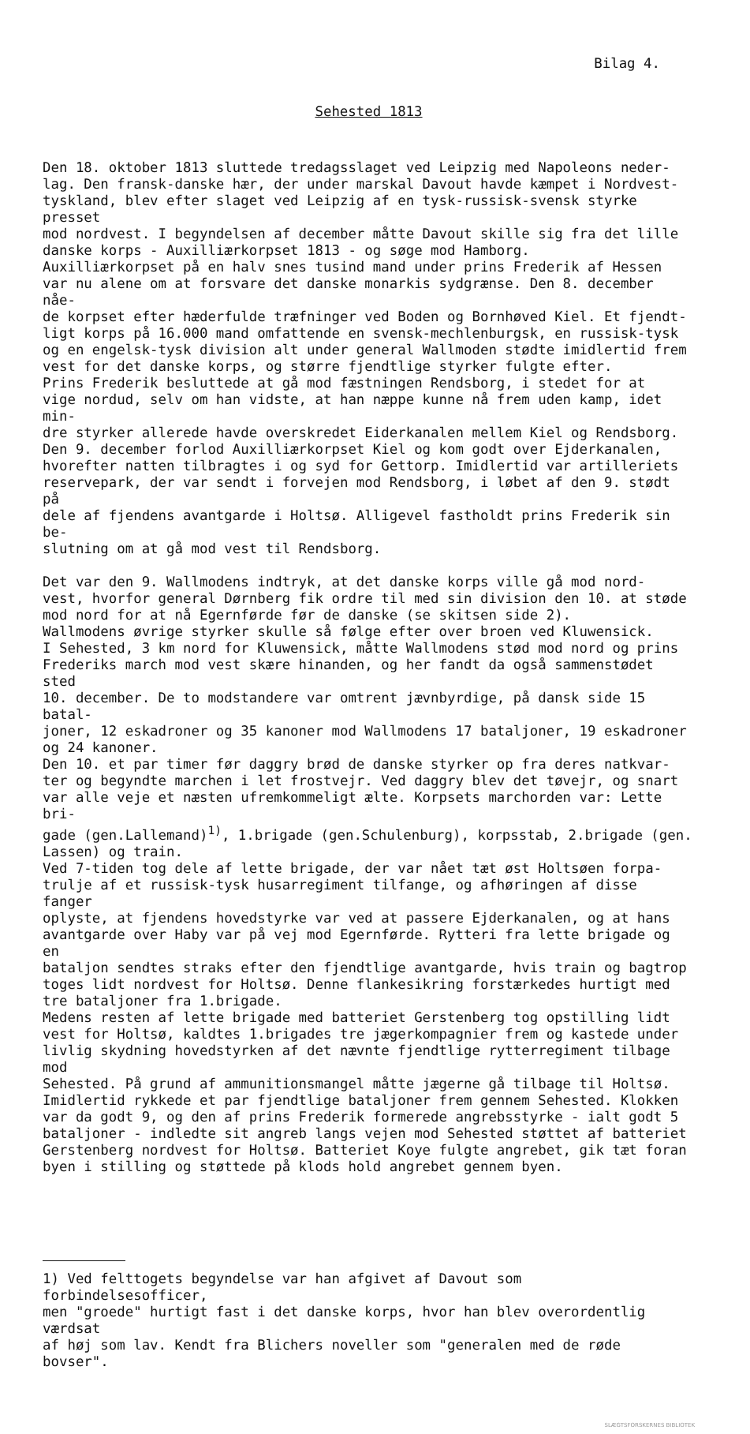Bilag 4.
Sehested 1813
Den 18. oktober 1813 sluttede tredagsslaget ved Leipzig med Napoleons neder- lag. Den fransk-danske hær, der under marskal Davout havde kæmpet i Nordvest- tyskland, blev efter slaget ved Leipzig af en tysk-russisk-svensk styrke presset mod nordvest. I begyndelsen af december måtte Davout skille sig fra det lille danske korps - Auxilliærkorpset 1813 - og søge mod Hamborg. Auxilliærkorpset på en halv snes tusind mand under prins Frederik af Hessen var nu alene om at forsvare det danske monarkis sydgrænse. Den 8. december nåe- de korpset efter hæderfulde træfninger ved Boden og Bornhøved Kiel. Et fjendt- ligt korps på 16.000 mand omfattende en svensk-mechlenburgsk, en russisk-tysk og en engelsk-tysk division alt under general Wallmoden stødte imidlertid frem vest for det danske korps, og større fjendtlige styrker fulgte efter. Prins Frederik besluttede at gå mod fæstningen Rendsborg, i stedet for at vige nordud, selv om han vidste, at han næppe kunne nå frem uden kamp, idet min- dre styrker allerede havde overskredet Eiderkanalen mellem Kiel og Rendsborg. Den 9. december forlod Auxilliærkorpset Kiel og kom godt over Ejderkanalen, hvorefter natten tilbragtes i og syd for Gettorp. Imidlertid var artilleriets reservepark, der var sendt i forvejen mod Rendsborg, i løbet af den 9. stødt på dele af fjendens avantgarde i Holtsø. Alligevel fastholdt prins Frederik sin be- slutning om at gå mod vest til Rendsborg.
Det var den 9. Wallmodens indtryk, at det danske korps ville gå mod nord- vest, hvorfor general Dørnberg fik ordre til med sin division den 10. at støde mod nord for at nå Egernførde før de danske (se skitsen side 2). Wallmodens øvrige styrker skulle så følge efter over broen ved Kluwensick. I Sehested, 3 km nord for Kluwensick, måtte Wallmodens stød mod nord og prins Frederiks march mod vest skære hinanden, og her fandt da også sammenstødet sted 10. december. De to modstandere var omtrent jævnbyrdige, på dansk side 15 batal- joner, 12 eskadroner og 35 kanoner mod Wallmodens 17 bataljoner, 19 eskadroner og 24 kanoner. Den 10. et par timer før daggry brød de danske styrker op fra deres natkvar- ter og begyndte marchen i let frostvejr. Ved daggry blev det tøvejr, og snart var alle veje et næsten ufremkommeligt ælte. Korpsets marchorden var: Lette bri- gade (gen.Lallemand)<sup>1)</sup>, 1.brigade (gen.Schulenburg), korpsstab, 2.brigade (gen. Lassen) og train. Ved 7-tiden tog dele af lette brigade, der var nået tæt øst Holtsøen forpa- trulje af et russisk-tysk husarregiment tilfange, og afhøringen af disse fanger oplyste, at fjendens hovedstyrke var ved at passere Ejderkanalen, og at hans avantgarde over Haby var på vej mod Egernførde. Rytteri fra lette brigade og en bataljon sendtes straks efter den fjendtlige avantgarde, hvis train og bagtrop toges lidt nordvest for Holtsø. Denne flankesikring forstærkedes hurtigt med tre bataljoner fra 1.brigade. Medens resten af lette brigade med batteriet Gerstenberg tog opstilling lidt vest for Holtsø, kaldtes 1.brigades tre jægerkompagnier frem og kastede under livlig skydning hovedstyrken af det nævnte fjendtlige rytterregiment tilbage mod Sehested. På grund af ammunitionsmangel måtte jægerne gå tilbage til Holtsø. Imidlertid rykkede et par fjendtlige bataljoner frem gennem Sehested. Klokken var da godt 9, og den af prins Frederik formerede angrebsstyrke - ialt godt 5 bataljoner - indledte sit angreb langs vejen mod Sehested støttet af batteriet Gerstenberg nordvest for Holtsø. Batteriet Koye fulgte angrebet, gik tæt foran byen i stilling og støttede på klods hold angrebet gennem byen.
1) Ved felttogets begyndelse var han afgivet af Davout som forbindelsesofficer, men "groede" hurtigt fast i det danske korps, hvor han blev overordentlig værdsat af høj som lav. Kendt fra Blichers noveller som "generalen med de røde bovser".
SLÆGTSFORSKERNES BIBLIOTEK